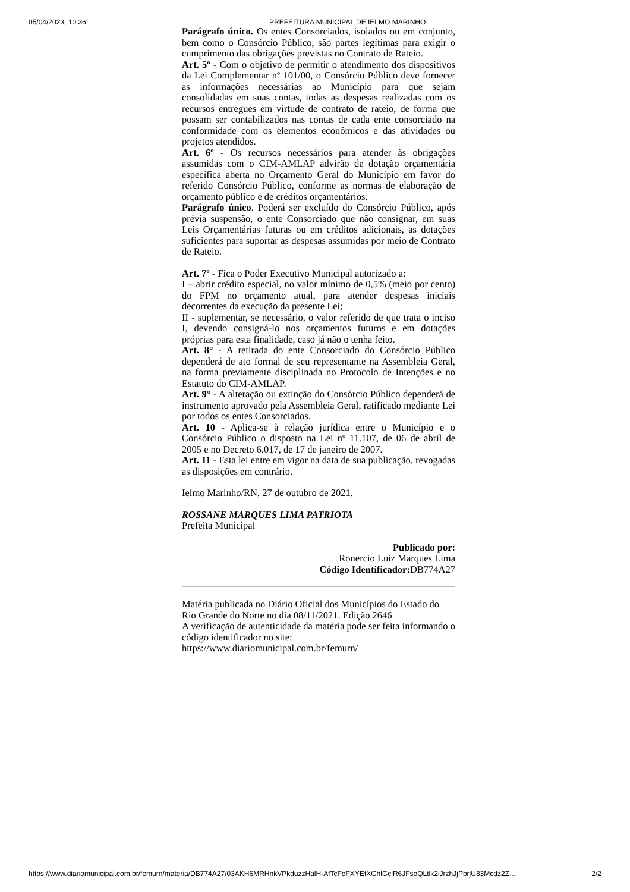05/04/2023, 10:36 PREFEITURA MUNICIPAL DE IELMO MARINHO
Parágrafo único. Os entes Consorciados, isolados ou em conjunto, bem como o Consórcio Público, são partes legítimas para exigir o cumprimento das obrigações previstas no Contrato de Rateio.
Art. 5º - Com o objetivo de permitir o atendimento dos dispositivos da Lei Complementar nº 101/00, o Consórcio Público deve fornecer as informações necessárias ao Município para que sejam consolidadas em suas contas, todas as despesas realizadas com os recursos entregues em virtude de contrato de rateio, de forma que possam ser contabilizados nas contas de cada ente consorciado na conformidade com os elementos econômicos e das atividades ou projetos atendidos.
Art. 6º - Os recursos necessários para atender às obrigações assumidas com o CIM-AMLAP advirão de dotação orçamentária específica aberta no Orçamento Geral do Município em favor do referido Consórcio Público, conforme as normas de elaboração de orçamento público e de créditos orçamentários.
Parágrafo único. Poderá ser excluído do Consórcio Público, após prévia suspensão, o ente Consorciado que não consignar, em suas Leis Orçamentárias futuras ou em créditos adicionais, as dotações suficientes para suportar as despesas assumidas por meio de Contrato de Rateio.
Art. 7º - Fica o Poder Executivo Municipal autorizado a:
I – abrir crédito especial, no valor mínimo de 0,5% (meio por cento) do FPM no orçamento atual, para atender despesas iniciais decorrentes da execução da presente Lei;
II - suplementar, se necessário, o valor referido de que trata o inciso I, devendo consigná-lo nos orçamentos futuros e em dotações próprias para esta finalidade, caso já não o tenha feito.
Art. 8° - A retirada do ente Consorciado do Consórcio Público dependerá de ato formal de seu representante na Assembleia Geral, na forma previamente disciplinada no Protocolo de Intenções e no Estatuto do CIM-AMLAP.
Art. 9° - A alteração ou extinção do Consórcio Público dependerá de instrumento aprovado pela Assembleia Geral, ratificado mediante Lei por todos os entes Consorciados.
Art. 10 - Aplica-se à relação jurídica entre o Município e o Consórcio Público o disposto na Lei nº 11.107, de 06 de abril de 2005 e no Decreto 6.017, de 17 de janeiro de 2007.
Art. 11 - Esta lei entre em vigor na data de sua publicação, revogadas as disposições em contrário.
Ielmo Marinho/RN, 27 de outubro de 2021.
ROSSANE MARQUES LIMA PATRIOTA
Prefeita Municipal
Publicado por:
Ronercio Luiz Marques Lima
Código Identificador: DB774A27
Matéria publicada no Diário Oficial dos Municípios do Estado do Rio Grande do Norte no dia 08/11/2021. Edição 2646
A verificação de autenticidade da matéria pode ser feita informando o código identificador no site:
https://www.diariomunicipal.com.br/femurn/
https://www.diariomunicipal.com.br/femurn/materia/DB774A27/03AKH6MRHnkVPkduzzHalH-AfTcFoFXYEtXGhlGclR6JFsoQLtlk2iJrzhJjPbrjU83Mcdz2Z… 2/2